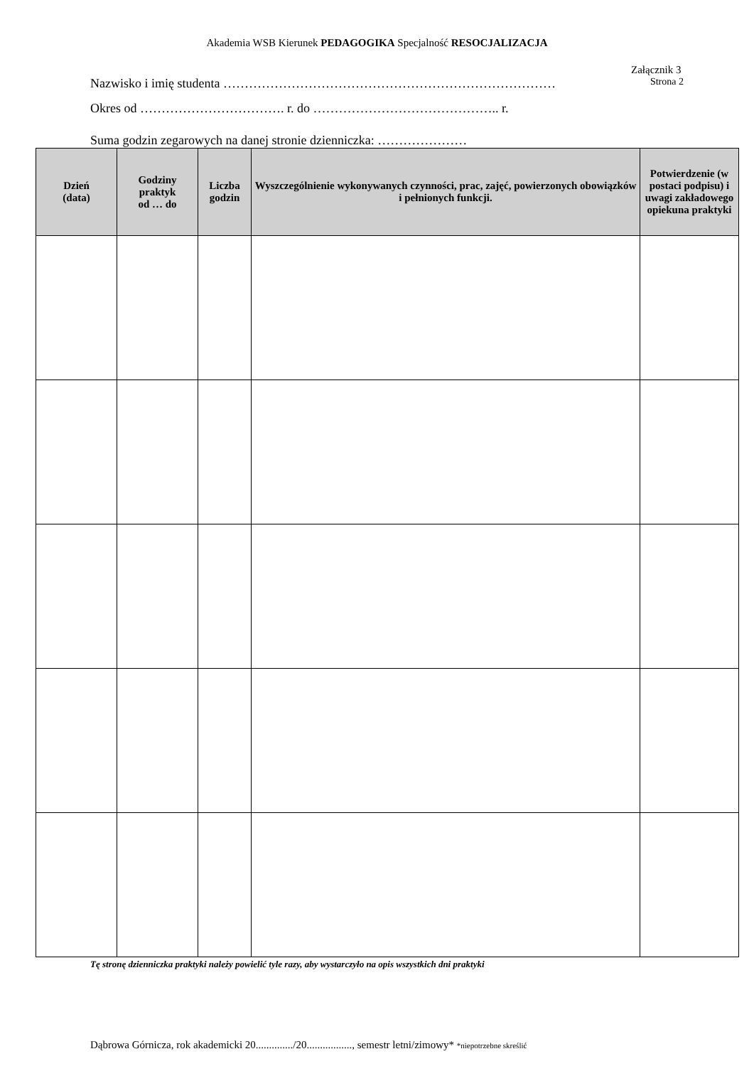Akademia WSB Kierunek PEDAGOGIKA Specjalność RESOCJALIZACJA
Załącznik 3
Nazwisko i imię studenta …………………………………………………………………… Strona 2
Okres od ……………………………. r. do …………………………………….. r.
Suma godzin zegarowych na danej stronie dzienniczka: …………………
| Dzień (data) | Godziny praktyk od … do | Liczba godzin | Wyszczególnienie wykonywanych czynności, prac, zajęć, powierzonych obowiązków i pełnionych funkcji. | Potwierdzenie (w postaci podpisu) i uwagi zakładowego opiekuna praktyki |
| --- | --- | --- | --- | --- |
Tę stronę dzienniczka praktyki należy powielić tyle razy, aby wystarczyło na opis wszystkich dni praktyki
Dąbrowa Górnicza, rok akademicki 20............../20................., semestr letni/zimowy* *niepotrzebne skreślić